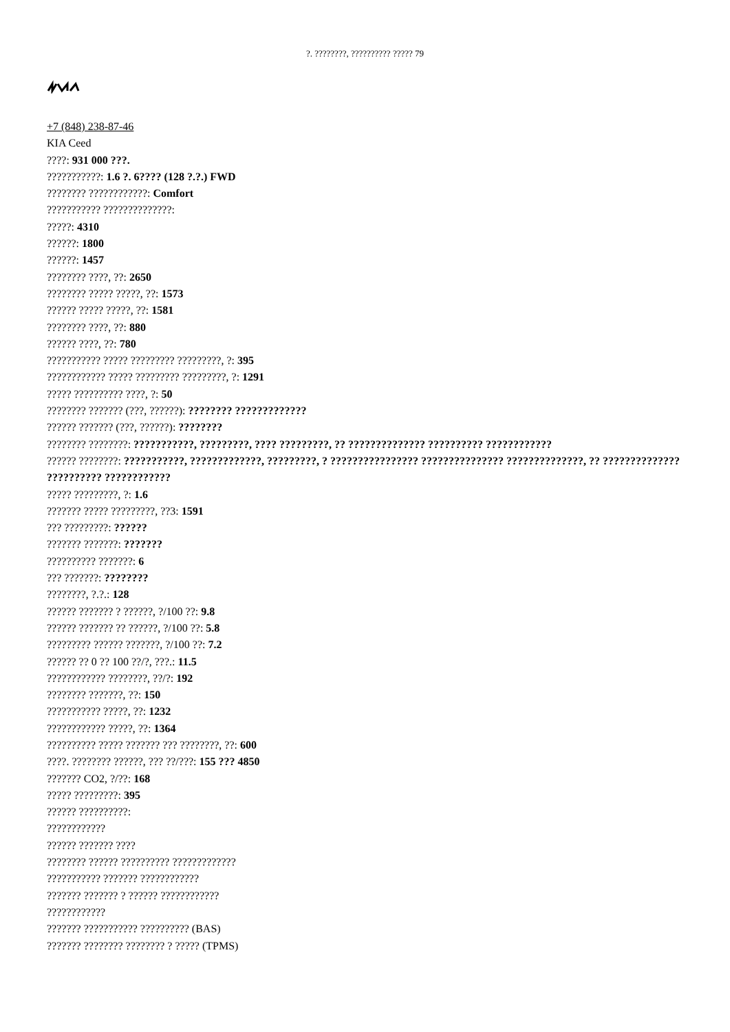?. ????????, ?????????? ????? 79
+7 (848) 238-87-46
KIA Ceed
????: 931 000 ???.
???????????: 1.6 ?. 6???? (128 ?.?.) FWD
???????? ????????????: Comfort
??????????? ??????????????:
?????: 4310
??????: 1800
??????: 1457
???????? ????, ??: 2650
???????? ????? ?????, ??: 1573
?????? ????? ?????, ??: 1581
???????? ????, ??: 880
?????? ????, ??: 780
??????????? ????? ????????? ?????????, ?: 395
???????????? ????? ????????? ?????????, ?: 1291
????? ?????????? ????, ?: 50
???????? ??????? (???, ??????): ???????? ?????????????
?????? ??????? (???, ??????): ????????
???????? ????????: ???????????, ?????????, ???? ?????????, ?? ?????????????? ?????????? ????????????
?????? ????????: ???????????, ?????????????, ?????????, ? ???????????????? ??????????????? ??????????????, ?? ?????????????? ?????????? ????????????
????? ?????????, ?: 1.6
??????? ????? ?????????, ??3: 1591
??? ?????????: ??????
??????? ???????: ???????
?????????? ???????: 6
??? ???????: ????????
????????, ?.?.: 128
?????? ??????? ? ??????, ?/100 ??: 9.8
?????? ??????? ?? ??????, ?/100 ??: 5.8
????????? ?????? ???????, ?/100 ??: 7.2
?????? ?? 0 ?? 100 ??/?, ???.: 11.5
???????????? ????????, ??/?: 192
???????? ???????, ??: 150
??????????? ?????, ??: 1232
???????????? ?????, ??: 1364
?????????? ????? ??????? ??? ????????, ??: 600
????. ???????? ??????, ??? ??/???: 155 ??? 4850
??????? CO2, ?/??: 168
????? ?????????: 395
?????? ??????????:
????????????
?????? ??????? ????
???????? ?????? ?????????? ?????????????
??????????? ??????? ????????????
??????? ??????? ? ?????? ????????????
????????????
??????? ??????????? ?????????? (BAS)
??????? ???????? ???????? ? ????? (TPMS)